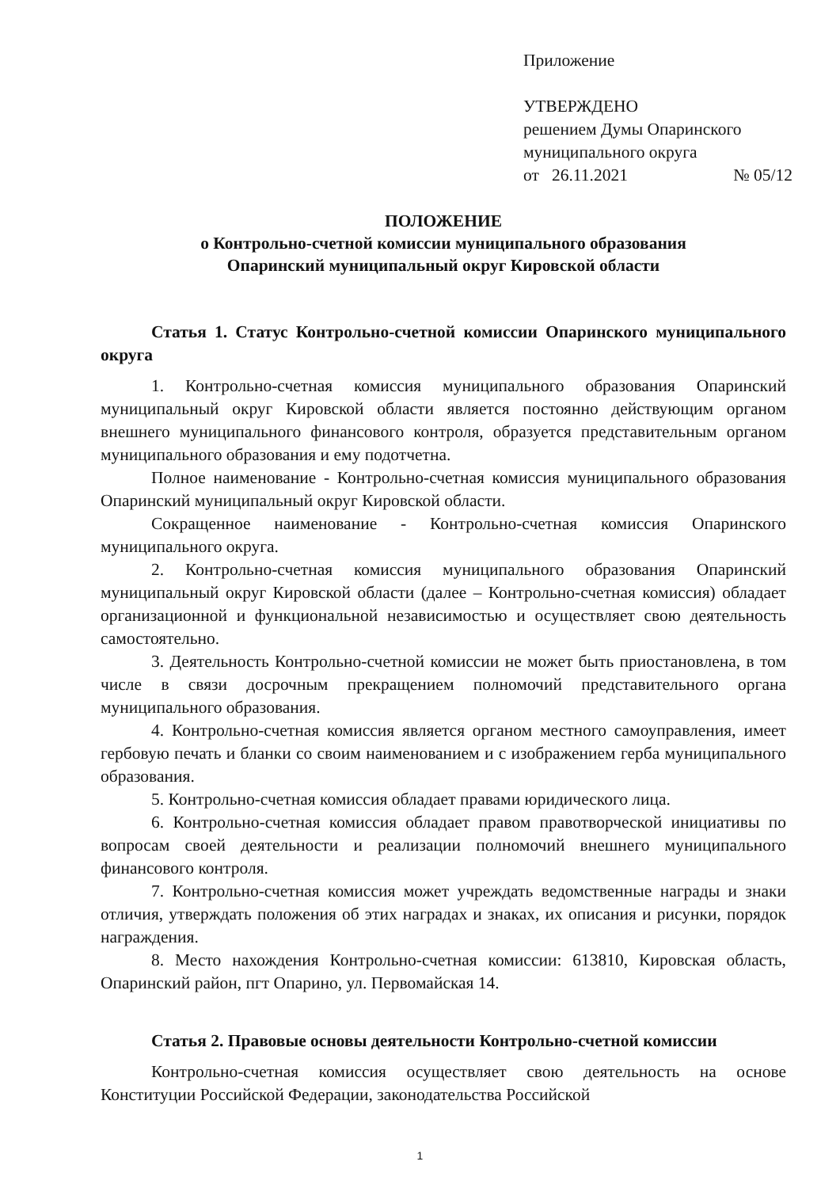Приложение
УТВЕРЖДЕНО
решением Думы Опаринского
муниципального округа
от 26.11.2021 № 05/12
ПОЛОЖЕНИЕ
о Контрольно-счетной комиссии муниципального образования
Опаринский муниципальный округ Кировской области
Статья 1. Статус Контрольно-счетной комиссии Опаринского муниципального округа
1. Контрольно-счетная комиссия муниципального образования Опаринский муниципальный округ Кировской области является постоянно действующим органом внешнего муниципального финансового контроля, образуется представительным органом муниципального образования и ему подотчетна.
Полное наименование - Контрольно-счетная комиссия муниципального образования Опаринский муниципальный округ Кировской области.
Сокращенное наименование - Контрольно-счетная комиссия Опаринского муниципального округа.
2. Контрольно-счетная комиссия муниципального образования Опаринский муниципальный округ Кировской области (далее – Контрольно-счетная комиссия) обладает организационной и функциональной независимостью и осуществляет свою деятельность самостоятельно.
3. Деятельность Контрольно-счетной комиссии не может быть приостановлена, в том числе в связи досрочным прекращением полномочий представительного органа муниципального образования.
4. Контрольно-счетная комиссия является органом местного самоуправления, имеет гербовую печать и бланки со своим наименованием и с изображением герба муниципального образования.
5. Контрольно-счетная комиссия обладает правами юридического лица.
6. Контрольно-счетная комиссия обладает правом правотворческой инициативы по вопросам своей деятельности и реализации полномочий внешнего муниципального финансового контроля.
7. Контрольно-счетная комиссия может учреждать ведомственные награды и знаки отличия, утверждать положения об этих наградах и знаках, их описания и рисунки, порядок награждения.
8. Место нахождения Контрольно-счетная комиссии: 613810, Кировская область, Опаринский район, пгт Опарино, ул. Первомайская 14.
Статья 2. Правовые основы деятельности Контрольно-счетной комиссии
Контрольно-счетная комиссия осуществляет свою деятельность на основе Конституции Российской Федерации, законодательства Российской
1